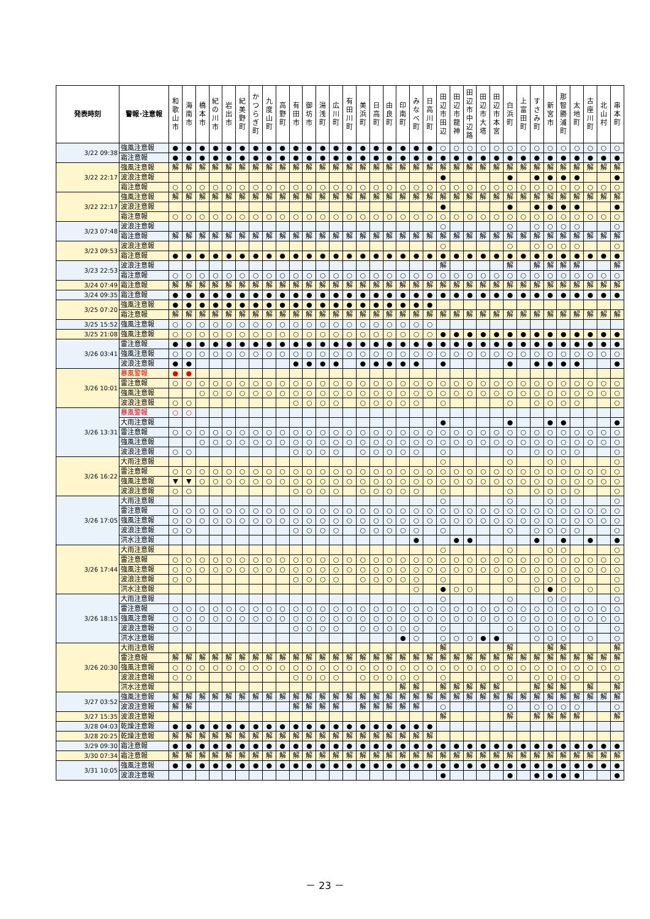| 発表時刻 | 警報･注意報 | 和 歌 山 市 | 海 南 市 | 橋 本 市 | 紀 の 川 市 | 岩 出 市 | 紀 美 野 町 | か つ ら ぎ 町 | 九 度 山 町 | 高 野 町 | 有 田 市 | 御 坊 市 | 湯 浅 町 | 広 川 町 | 有 田 川 町 | 美 浜 町 | 日 高 町 | 由 良 町 | 印 南 町 | み な べ 町 | 日 高 川 町 | 田 辺 市 田 辺 | 田 辺 市 龍 神 | 田 辺 市 中 辺 路 | 田 辺 市 大 塔 | 田 辺 市 本 宮 | 白 浜 町 | 上 富 田 町 | す さ み 町 | 新 宮 市 | 那 智 勝 浦 町 | 太 地 町 | 古 座 川 町 | 北 山 村 | 串 本 町 |
| --- | --- | --- | --- | --- | --- | --- | --- | --- | --- | --- | --- | --- | --- | --- | --- | --- | --- | --- | --- | --- | --- | --- | --- | --- | --- | --- | --- | --- | --- | --- | --- | --- | --- | --- | --- |
| 3/22 09:38 | 強風注意報 | ● | ● | ● | ● | ● | ● | ● | ● | ● | ● | ● | ● | ● | ● | ● | ● | ● | ● | ● | ● | ○ | ○ | ○ | ○ | ○ | ○ | ○ | ○ | ○ | ○ | ○ | ○ | ○ | ○ |
| | 霜注意報 | ● | ● | ● | ● | ● | ● | ● | ● | ● | ● | ● | ● | ● | ● | ● | ● | ● | ● | ● | ● | ● | ● | ● | ● | ● | ● | ● | ● | ● | ● | ● | ● | ● | ● |
| 3/22 22:17 | 強風注意報 | 解 | 解 | 解 | 解 | 解 | 解 | 解 | 解 | 解 | 解 | 解 | 解 | 解 | 解 | 解 | 解 | 解 | 解 | 解 | 解 | 解 | 解 | 解 | 解 | 解 | 解 | 解 | 解 | 解 | 解 | 解 | 解 | 解 | 解 |
| | 波浪注意報 | | | | | | | | | | | | | | | | | | | | | ● | | | | | ● | | ● | ● | ● | ● | | | ● |
| | 霜注意報 | ○ | ○ | ○ | ○ | ○ | ○ | ○ | ○ | ○ | ○ | ○ | ○ | ○ | ○ | ○ | ○ | ○ | ○ | ○ | ○ | ○ | ○ | ○ | ○ | ○ | ○ | ○ | ○ | ○ | ○ | ○ | ○ | ○ | ○ |
| 3/22 22:17 | 強風注意報 | 解 | 解 | 解 | 解 | 解 | 解 | 解 | 解 | 解 | 解 | 解 | 解 | 解 | 解 | 解 | 解 | 解 | 解 | 解 | 解 | 解 | 解 | 解 | 解 | 解 | 解 | 解 | 解 | 解 | 解 | 解 | 解 | 解 | 解 |
| | 波浪注意報 | | | | | | | | | | | | | | | | | | | | | ● | | | | | ● | | ● | ● | ● | ● | | | ● |
| | 霜注意報 | ○ | ○ | ○ | ○ | ○ | ○ | ○ | ○ | ○ | ○ | ○ | ○ | ○ | ○ | ○ | ○ | ○ | ○ | ○ | ○ | ○ | ○ | ○ | ○ | ○ | ○ | ○ | ○ | ○ | ○ | ○ | ○ | ○ | ○ |
| 3/23 07:48 | 波浪注意報 | | | | | | | | | | | | | | | | | | | | | ○ | | | | | ○ | | ○ | ○ | ○ | ○ | | | ○ |
| | 霜注意報 | 解 | 解 | 解 | 解 | 解 | 解 | 解 | 解 | 解 | 解 | 解 | 解 | 解 | 解 | 解 | 解 | 解 | 解 | 解 | 解 | 解 | 解 | 解 | 解 | 解 | 解 | 解 | 解 | 解 | 解 | 解 | 解 | 解 | 解 |
| 3/23 09:53 | 波浪注意報 | | | | | | | | | | | | | | | | | | | | | ○ | | | | | ○ | | ○ | ○ | ○ | ○ | | | ○ |
| | 霜注意報 | ● | ● | ● | ● | ● | ● | ● | ● | ● | ● | ● | ● | ● | ● | ● | ● | ● | ● | ● | ● | ● | ● | ● | ● | ● | ● | ● | ● | ● | ● | ● | ● | ● | ● |
| 3/23 22:53 | 波浪注意報 | | | | | | | | | | | | | | | | | | | | | 解 | | | | | 解 | | 解 | 解 | 解 | 解 | | | 解 |
| | 霜注意報 | ○ | ○ | ○ | ○ | ○ | ○ | ○ | ○ | ○ | ○ | ○ | ○ | ○ | ○ | ○ | ○ | ○ | ○ | ○ | ○ | ○ | ○ | ○ | ○ | ○ | ○ | ○ | ○ | ○ | ○ | ○ | ○ | ○ | ○ |
| 3/24 07:49 | 霜注意報 | 解 | 解 | 解 | 解 | 解 | 解 | 解 | 解 | 解 | 解 | 解 | 解 | 解 | 解 | 解 | 解 | 解 | 解 | 解 | 解 | 解 | 解 | 解 | 解 | 解 | 解 | 解 | 解 | 解 | 解 | 解 | 解 | 解 | 解 |
| 3/24 09:35 | 霜注意報 | ● | ● | ● | ● | ● | ● | ● | ● | ● | ● | ● | ● | ● | ● | ● | ● | ● | ● | ● | ● | ● | ● | ● | ● | ● | ● | ● | ● | ● | ● | ● | ● | ● | ● |
| 3/25 07:20 | 強風注意報 | ● | ● | ● | ● | ● | ● | ● | ● | ● | ● | ● | ● | ● | ● | ● | ● | ● | ● | ● | ● | | | | | | | | | | | | | | |
| | 霜注意報 | 解 | 解 | 解 | 解 | 解 | 解 | 解 | 解 | 解 | 解 | 解 | 解 | 解 | 解 | 解 | 解 | 解 | 解 | 解 | 解 | 解 | 解 | 解 | 解 | 解 | 解 | 解 | 解 | 解 | 解 | 解 | 解 | 解 | 解 |
| 3/25 15:52 | 強風注意報 | ○ | ○ | ○ | ○ | ○ | ○ | ○ | ○ | ○ | ○ | ○ | ○ | ○ | ○ | ○ | ○ | ○ | ○ | ○ | ○ | | | | | | | | | | | | | | |
| 3/25 21:08 | 強風注意報 | ○ | ○ | ○ | ○ | ○ | ○ | ○ | ○ | ○ | ○ | ○ | ○ | ○ | ○ | ○ | ○ | ○ | ○ | ○ | ○ | ● | ● | ● | ● | ● | ● | ● | ● | ● | ● | ● | ● | ● | ● |
| 3/26 03:41 | 雷注意報 | ● | ● | ● | ● | ● | ● | ● | ● | ● | ● | ● | ● | ● | ● | ● | ● | ● | ● | ● | ● | ● | ● | ● | ● | ● | ● | ● | ● | ● | ● | ● | ● | ● | ● |
| | 強風注意報 | ○ | ○ | ○ | ○ | ○ | ○ | ○ | ○ | ○ | ○ | ○ | ○ | ○ | ○ | ○ | ○ | ○ | ○ | ○ | ○ | ○ | ○ | ○ | ○ | ○ | ○ | ○ | ○ | ○ | ○ | ○ | ○ | ○ | ○ |
| | 波浪注意報 | ● | ● | | | | | | | | ● | ● | ● | ● | | ● | ● | ● | ● | ● | | ● | | | | | ● | | ● | ● | ● | ● | | | ● |
| 3/26 10:01 | 暴風警報 | ● | ● | | | | | | | | | | | | | | | | | | | | | | | | | | | | | | | | |
| | 雷注意報 | ○ | ○ | ○ | ○ | ○ | ○ | ○ | ○ | ○ | ○ | ○ | ○ | ○ | ○ | ○ | ○ | ○ | ○ | ○ | ○ | ○ | ○ | ○ | ○ | ○ | ○ | ○ | ○ | ○ | ○ | ○ | ○ | ○ | ○ |
| | 強風注意報 | | | ○ | ○ | ○ | ○ | ○ | ○ | ○ | ○ | ○ | ○ | ○ | ○ | ○ | ○ | ○ | ○ | ○ | ○ | ○ | ○ | ○ | ○ | ○ | ○ | ○ | ○ | ○ | ○ | ○ | ○ | ○ | ○ |
| | 波浪注意報 | ○ | ○ | | | | | | | | ○ | ○ | ○ | ○ | | ○ | ○ | ○ | ○ | ○ | | ○ | | | | | ○ | | ○ | ○ | ○ | ○ | | | ○ |
| 3/26 13:31 | 暴風警報 | ○ | ○ | | | | | | | | | | | | | | | | | | | | | | | | | | | | | | | | |
| | 大雨注意報 | | | | | | | | | | | | | | | | | | | | | ● | | | | | ● | | | ● | ● | | | | ● |
| | 雷注意報 | ○ | ○ | ○ | ○ | ○ | ○ | ○ | ○ | ○ | ○ | ○ | ○ | ○ | ○ | ○ | ○ | ○ | ○ | ○ | ○ | ○ | ○ | ○ | ○ | ○ | ○ | ○ | ○ | ○ | ○ | ○ | ○ | ○ | ○ |
| | 強風注意報 | | | ○ | ○ | ○ | ○ | ○ | ○ | ○ | ○ | ○ | ○ | ○ | ○ | ○ | ○ | ○ | ○ | ○ | ○ | ○ | ○ | ○ | ○ | ○ | ○ | ○ | ○ | ○ | ○ | ○ | ○ | ○ | ○ |
| | 波浪注意報 | ○ | ○ | | | | | | | | ○ | ○ | ○ | ○ | | ○ | ○ | ○ | ○ | ○ | | ○ | | | | | ○ | | ○ | ○ | ○ | ○ | | | ○ |
| 3/26 16:22 | 大雨注意報 | | | | | | | | | | | | | | | | | | | | | ○ | | | | | ○ | | | ○ | ○ | | | | ○ |
| | 雷注意報 | ○ | ○ | ○ | ○ | ○ | ○ | ○ | ○ | ○ | ○ | ○ | ○ | ○ | ○ | ○ | ○ | ○ | ○ | ○ | ○ | ○ | ○ | ○ | ○ | ○ | ○ | ○ | ○ | ○ | ○ | ○ | ○ | ○ | ○ |
| | 強風注意報 | ▼ | ▼ | ○ | ○ | ○ | ○ | ○ | ○ | ○ | ○ | ○ | ○ | ○ | ○ | ○ | ○ | ○ | ○ | ○ | ○ | ○ | ○ | ○ | ○ | ○ | ○ | ○ | ○ | ○ | ○ | ○ | ○ | ○ | ○ |
| | 波浪注意報 | ○ | ○ | | | | | | | | ○ | ○ | ○ | ○ | | ○ | ○ | ○ | ○ | ○ | | ○ | | | | | ○ | | ○ | ○ | ○ | ○ | | | ○ |
| 3/26 17:05 | 大雨注意報 | | | | | | | | | | | | | | | | | | | | | ○ | | | | | ○ | | | ○ | ○ | | | | ○ |
| | 雷注意報 | ○ | ○ | ○ | ○ | ○ | ○ | ○ | ○ | ○ | ○ | ○ | ○ | ○ | ○ | ○ | ○ | ○ | ○ | ○ | ○ | ○ | ○ | ○ | ○ | ○ | ○ | ○ | ○ | ○ | ○ | ○ | ○ | ○ | ○ |
| | 強風注意報 | ○ | ○ | ○ | ○ | ○ | ○ | ○ | ○ | ○ | ○ | ○ | ○ | ○ | ○ | ○ | ○ | ○ | ○ | ○ | ○ | ○ | ○ | ○ | ○ | ○ | ○ | ○ | ○ | ○ | ○ | ○ | ○ | ○ | ○ |
| | 波浪注意報 | ○ | ○ | | | | | | | | ○ | ○ | ○ | ○ | | ○ | ○ | ○ | ○ | ○ | | ○ | | | | | ○ | | ○ | ○ | ○ | ○ | | | ○ |
| | 洪水注意報 | | | | | | | | | | | | | | | | | | | ● | | | ● | ● | | | | | ● | | ● | | ● | | ● |
| 3/26 17:44 | 大雨注意報 | | | | | | | | | | | | | | | | | | | | | ○ | | | | | ○ | | | ○ | ○ | | | | ○ |
| | 雷注意報 | ○ | ○ | ○ | ○ | ○ | ○ | ○ | ○ | ○ | ○ | ○ | ○ | ○ | ○ | ○ | ○ | ○ | ○ | ○ | ○ | ○ | ○ | ○ | ○ | ○ | ○ | ○ | ○ | ○ | ○ | ○ | ○ | ○ | ○ |
| | 強風注意報 | ○ | ○ | ○ | ○ | ○ | ○ | ○ | ○ | ○ | ○ | ○ | ○ | ○ | ○ | ○ | ○ | ○ | ○ | ○ | ○ | ○ | ○ | ○ | ○ | ○ | ○ | ○ | ○ | ○ | ○ | ○ | ○ | ○ | ○ |
| | 波浪注意報 | ○ | ○ | | | | | | | | ○ | ○ | ○ | ○ | | ○ | ○ | ○ | ○ | ○ | | ○ | | | | | ○ | | ○ | ○ | ○ | ○ | | | ○ |
| | 洪水注意報 | | | | | | | | | | | | | | | | | | | ○ | | ● | ○ | ○ | | | | | ○ | ● | ○ | | ○ | | ○ |
| 3/26 18:15 | 大雨注意報 | | | | | | | | | | | | | | | | | | | | | ○ | | | | | ○ | | | ○ | ○ | | | | ○ |
| | 雷注意報 | ○ | ○ | ○ | ○ | ○ | ○ | ○ | ○ | ○ | ○ | ○ | ○ | ○ | ○ | ○ | ○ | ○ | ○ | ○ | ○ | ○ | ○ | ○ | ○ | ○ | ○ | ○ | ○ | ○ | ○ | ○ | ○ | ○ | ○ |
| | 強風注意報 | ○ | ○ | ○ | ○ | ○ | ○ | ○ | ○ | ○ | ○ | ○ | ○ | ○ | ○ | ○ | ○ | ○ | ○ | ○ | ○ | ○ | ○ | ○ | ○ | ○ | ○ | ○ | ○ | ○ | ○ | ○ | ○ | ○ | ○ |
| | 波浪注意報 | ○ | ○ | | | | | | | | ○ | ○ | ○ | ○ | | ○ | ○ | ○ | ○ | ○ | | ○ | | | | | ○ | | ○ | ○ | ○ | ○ | | | ○ |
| | 洪水注意報 | | | | | | | | | | | | | | | | | | ● | ○ | | ○ | ○ | ○ | ● | ● | | | ○ | ○ | ○ | | ○ | | ○ |
| 3/26 20:30 | 大雨注意報 | | | | | | | | | | | | | | | | | | | | | 解 | | | | | 解 | | | 解 | 解 | | | | 解 |
| | 雷注意報 | 解 | 解 | 解 | 解 | 解 | 解 | 解 | 解 | 解 | 解 | 解 | 解 | 解 | 解 | 解 | 解 | 解 | 解 | 解 | 解 | 解 | 解 | 解 | 解 | 解 | 解 | 解 | 解 | 解 | 解 | 解 | 解 | 解 | 解 |
| | 強風注意報 | ○ | ○ | ○ | ○ | ○ | ○ | ○ | ○ | ○ | ○ | ○ | ○ | ○ | ○ | ○ | ○ | ○ | ○ | ○ | ○ | ○ | ○ | ○ | ○ | ○ | ○ | ○ | ○ | ○ | ○ | ○ | ○ | ○ | ○ |
| | 波浪注意報 | ○ | ○ | | | | | | | | ○ | ○ | ○ | ○ | | ○ | ○ | ○ | ○ | ○ | | ○ | | | | | ○ | | ○ | ○ | ○ | ○ | | | ○ |
| | 洪水注意報 | | | | | | | | | | | | | | | | | | 解 | 解 | | 解 | 解 | 解 | 解 | 解 | | | 解 | 解 | 解 | | 解 | | 解 |
| 3/27 03:52 | 強風注意報 | 解 | 解 | 解 | 解 | 解 | 解 | 解 | 解 | 解 | 解 | 解 | 解 | 解 | 解 | 解 | 解 | 解 | 解 | 解 | 解 | 解 | 解 | 解 | 解 | 解 | 解 | 解 | 解 | 解 | 解 | 解 | 解 | 解 | 解 |
| | 波浪注意報 | 解 | 解 | | | | | | | | 解 | 解 | 解 | 解 | | 解 | 解 | 解 | 解 | 解 | | ○ | | | | | ○ | | ○ | ○ | ○ | ○ | | | ○ |
| 3/27 15:35 | 波浪注意報 | | | | | | | | | | | | | | | | | | | | | 解 | | | | | 解 | | 解 | 解 | 解 | 解 | | | 解 |
| 3/28 04:03 | 乾燥注意報 | ● | ● | ● | ● | ● | ● | ● | ● | ● | ● | ● | ● | ● | ● | ● | ● | ● | ● | ● | ● | | | | | | | | | | | | | | |
| 3/28 20:25 | 乾燥注意報 | 解 | 解 | 解 | 解 | 解 | 解 | 解 | 解 | 解 | 解 | 解 | 解 | 解 | 解 | 解 | 解 | 解 | 解 | 解 | 解 | | | | | | | | | | | | | | |
| 3/29 09:30 | 霜注意報 | ● | ● | ● | ● | ● | ● | ● | ● | ● | ● | ● | ● | ● | ● | ● | ● | ● | ● | ● | ● | ● | ● | ● | ● | ● | ● | ● | ● | ● | ● | ● | ● | ● | ● |
| 3/30 07:34 | 霜注意報 | 解 | 解 | 解 | 解 | 解 | 解 | 解 | 解 | 解 | 解 | 解 | 解 | 解 | 解 | 解 | 解 | 解 | 解 | 解 | 解 | 解 | 解 | 解 | 解 | 解 | 解 | 解 | 解 | 解 | 解 | 解 | 解 | 解 | 解 |
| 3/31 10:05 | 強風注意報 | ● | ● | ● | ● | ● | ● | ● | ● | ● | ● | ● | ● | ● | ● | ● | ● | ● | ● | ● | ● | ● | ● | ● | ● | ● | ● | ● | ● | ● | ● | ● | ● | ● | ● |
| | 波浪注意報 | | | | | | | | | | | | | | | | | | | | | ● | | | | | ● | | ● | ● | ● | ● | | | ● |
－ 23 －